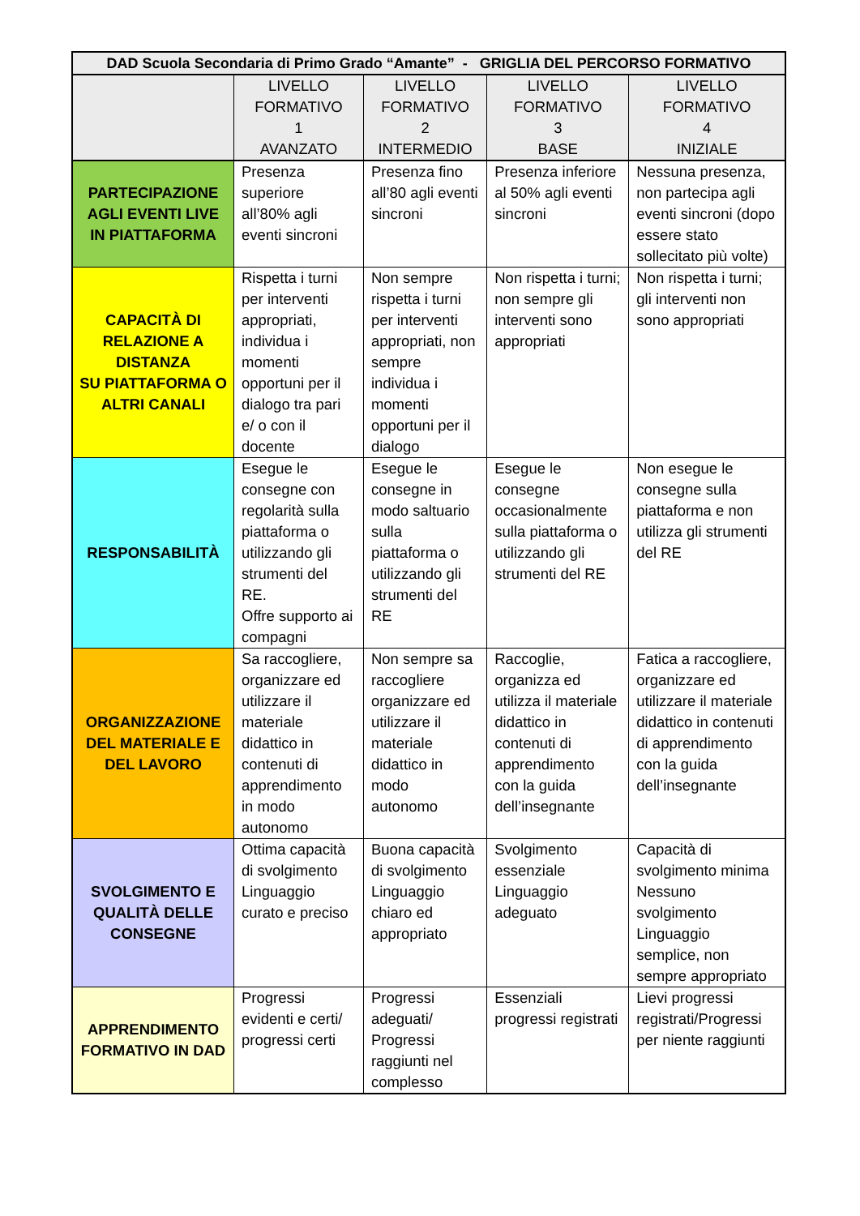| DAD Scuola Secondaria di Primo Grado “Amante” - GRIGLIA DEL PERCORSO FORMATIVO | | | | |
| --- | --- | --- | --- | --- |
| | LIVELLO FORMATIVO 1 AVANZATO | LIVELLO FORMATIVO 2 INTERMEDIO | LIVELLO FORMATIVO 3 BASE | LIVELLO FORMATIVO 4 INIZIALE |
| PARTECIPAZIONE AGLI EVENTI LIVE IN PIATTAFORMA | Presenza superiore all’80% agli eventi sincroni | Presenza fino all’80 agli eventi sincroni | Presenza inferiore al 50% agli eventi sincroni | Nessuna presenza, non partecipa agli eventi sincroni (dopo essere stato sollecitato più volte) |
| CAPACITÀ DI RELAZIONE A DISTANZA SU PIATTAFORMA O ALTRI CANALI | Rispetta i turni per interventi appropriati, individua i momenti opportuni per il dialogo tra pari e/ o con il docente | Non sempre rispetta i turni per interventi appropriati, non sempre individua i momenti opportuni per il dialogo | Non rispetta i turni; non sempre gli interventi sono appropriati | Non rispetta i turni; gli interventi non sono appropriati |
| RESPONSABILITÀ | Esegue le consegne con regolarità sulla piattaforma o utilizzando gli strumenti del RE. Offre supporto ai compagni | Esegue le consegne in modo saltuario sulla piattaforma o utilizzando gli strumenti del RE | Esegue le consegne occasionalmente sulla piattaforma o utilizzando gli strumenti del RE | Non esegue le consegne sulla piattaforma e non utilizza gli strumenti del RE |
| ORGANIZZAZIONE DEL MATERIALE E DEL LAVORO | Sa raccogliere, organizzare ed utilizzare il materiale didattico in contenuti di apprendimento in modo autonomo | Non sempre sa raccogliere organizzare ed utilizzare il materiale didattico in modo autonomo | Raccoglie, organizza ed utilizza il materiale didattico in contenuti di apprendimento con la guida dell’insegnante | Fatica a raccogliere, organizzare ed utilizzare il materiale didattico in contenuti di apprendimento con la guida dell’insegnante |
| SVOLGIMENTO E QUALITÀ DELLE CONSEGNE | Ottima capacità di svolgimento Linguaggio curato e preciso | Buona capacità di svolgimento Linguaggio chiaro ed appropriato | Svolgimento essenziale Linguaggio adeguato | Capacità di svolgimento minima Nessuno svolgimento Linguaggio semplice, non sempre appropriato |
| APPRENDIMENTO FORMATIVO IN DAD | Progressi evidenti e certi/ progressi certi | Progressi adeguati/ Progressi raggiunti nel complesso | Essenziali progressi registrati | Lievi progressi registrati/Progressi per niente raggiunti |